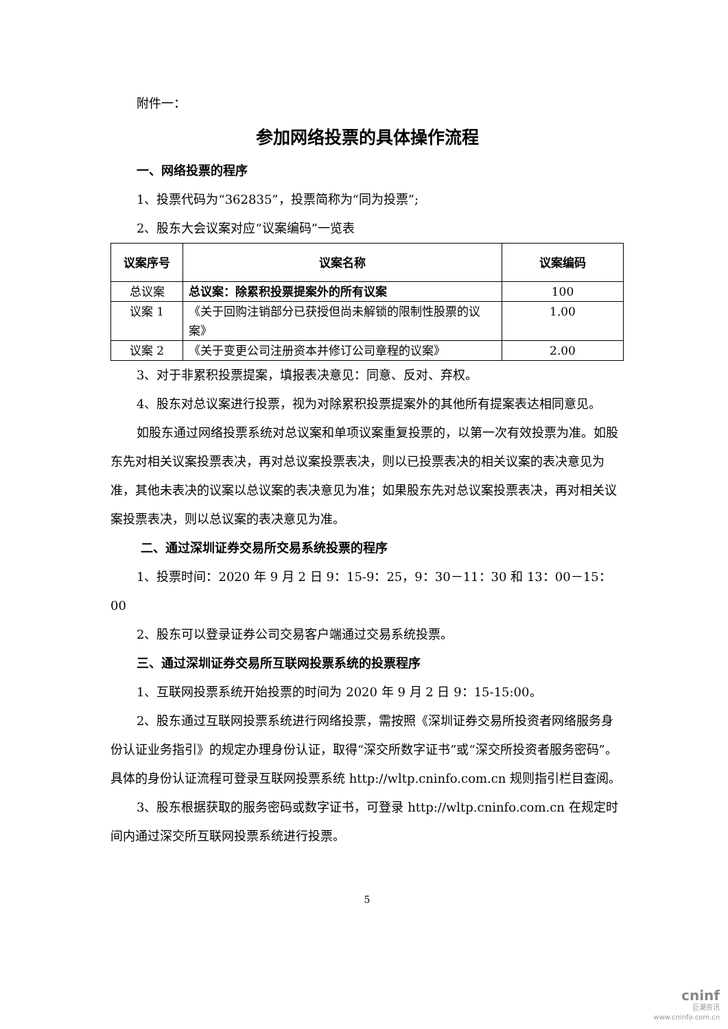附件一：
参加网络投票的具体操作流程
一、网络投票的程序
1、投票代码为“362835”，投票简称为“同为投票”;
2、股东大会议案对应“议案编码”一览表
| 议案序号 | 议案名称 | 议案编码 |
| --- | --- | --- |
| 总议案 | 总议案：除累积投票提案外的所有议案 | 100 |
| 议案 1 | 《关于回购注销部分已获授但尚未解锁的限制性股票的议案》 | 1.00 |
| 议案 2 | 《关于变更公司注册资本并修订公司章程的议案》 | 2.00 |
3、对于非累积投票提案，填报表决意见：同意、反对、弃权。
4、股东对总议案进行投票，视为对除累积投票提案外的其他所有提案表达相同意见。
如股东通过网络投票系统对总议案和单项议案重复投票的，以第一次有效投票为准。如股东先对相关议案投票表决，再对总议案投票表决，则以已投票表决的相关议案的表决意见为准，其他未表决的议案以总议案的表决意见为准；如果股东先对总议案投票表决，再对相关议案投票表决，则以总议案的表决意见为准。
二、通过深圳证券交易所交易系统投票的程序
1、投票时间：2020 年 9 月 2 日 9：15-9：25，9：30－11：30 和 13：00－15：00
2、股东可以登录证券公司交易客户端通过交易系统投票。
三、通过深圳证券交易所互联网投票系统的投票程序
1、互联网投票系统开始投票的时间为 2020 年 9 月 2 日 9：15-15:00。
2、股东通过互联网投票系统进行网络投票，需按照《深圳证券交易所投资者网络服务身份认证业务指引》的规定办理身份认证，取得“深交所数字证书”或“深交所投资者服务密码”。具体的身份认证流程可登录互联网投票系统 http://wltp.cninfo.com.cn 规则指引栏目查阅。
3、股东根据获取的服务密码或数字证书，可登录 http://wltp.cninfo.com.cn 在规定时间内通过深交所互联网投票系统进行投票。
5
cninf
巨潮资讯
www.cninfo.com.cn